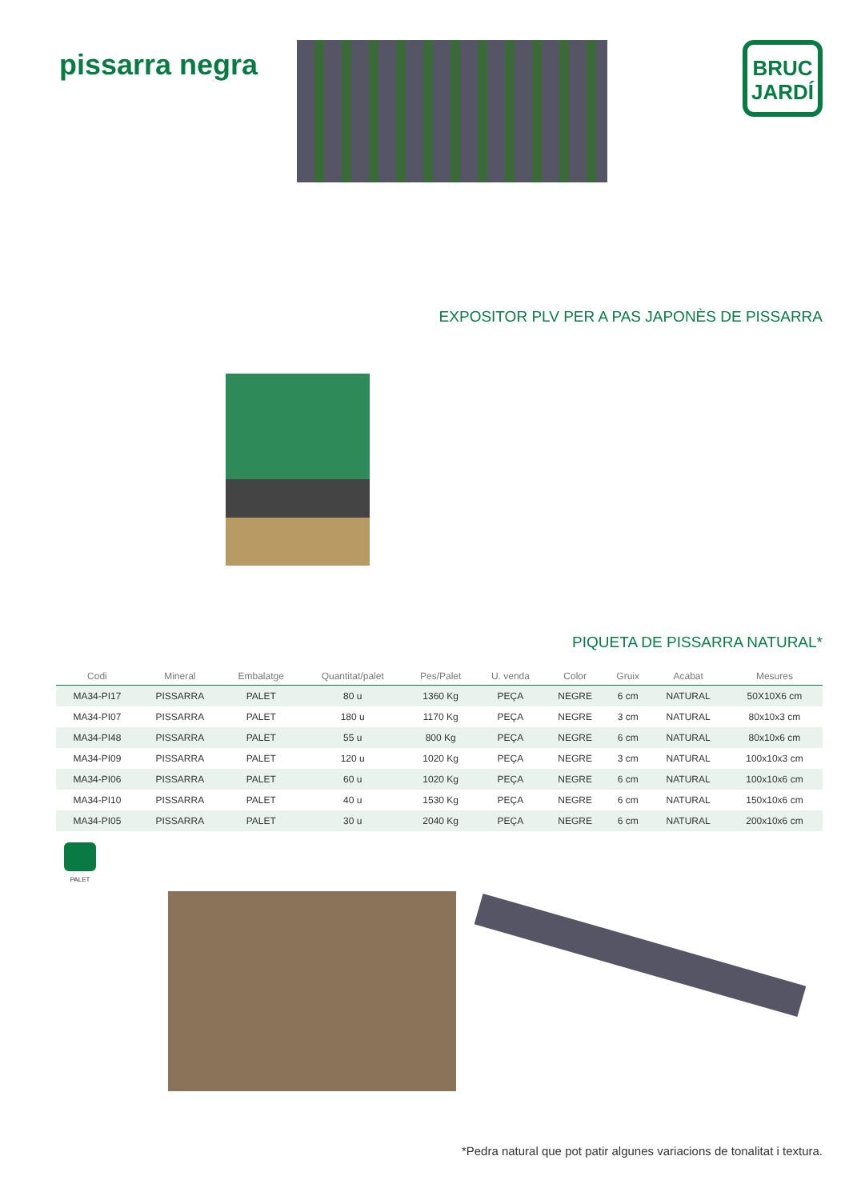pissarra negra
BRUC
JARDÍ
EXPOSITOR PLV PER A PAS JAPONÈS DE PISSARRA
PIQUETA DE PISSARRA NATURAL*
| Codi | Mineral | Embalatge | Quantitat/palet | Pes/Palet | U. venda | Color | Gruix | Acabat | Mesures |
| --- | --- | --- | --- | --- | --- | --- | --- | --- | --- |
| MA34-PI17 | PISSARRA | PALET | 80 u | 1360 Kg | PEÇA | NEGRE | 6 cm | NATURAL | 50X10X6 cm |
| MA34-PI07 | PISSARRA | PALET | 180 u | 1170 Kg | PEÇA | NEGRE | 3 cm | NATURAL | 80x10x3 cm |
| MA34-PI48 | PISSARRA | PALET | 55 u | 800 Kg | PEÇA | NEGRE | 6 cm | NATURAL | 80x10x6 cm |
| MA34-PI09 | PISSARRA | PALET | 120 u | 1020 Kg | PEÇA | NEGRE | 3 cm | NATURAL | 100x10x3 cm |
| MA34-PI06 | PISSARRA | PALET | 60 u | 1020 Kg | PEÇA | NEGRE | 6 cm | NATURAL | 100x10x6 cm |
| MA34-PI10 | PISSARRA | PALET | 40 u | 1530 Kg | PEÇA | NEGRE | 6 cm | NATURAL | 150x10x6 cm |
| MA34-PI05 | PISSARRA | PALET | 30 u | 2040 Kg | PEÇA | NEGRE | 6 cm | NATURAL | 200x10x6 cm |
PALET
*Pedra natural que pot patir algunes variacions de tonalitat i textura.